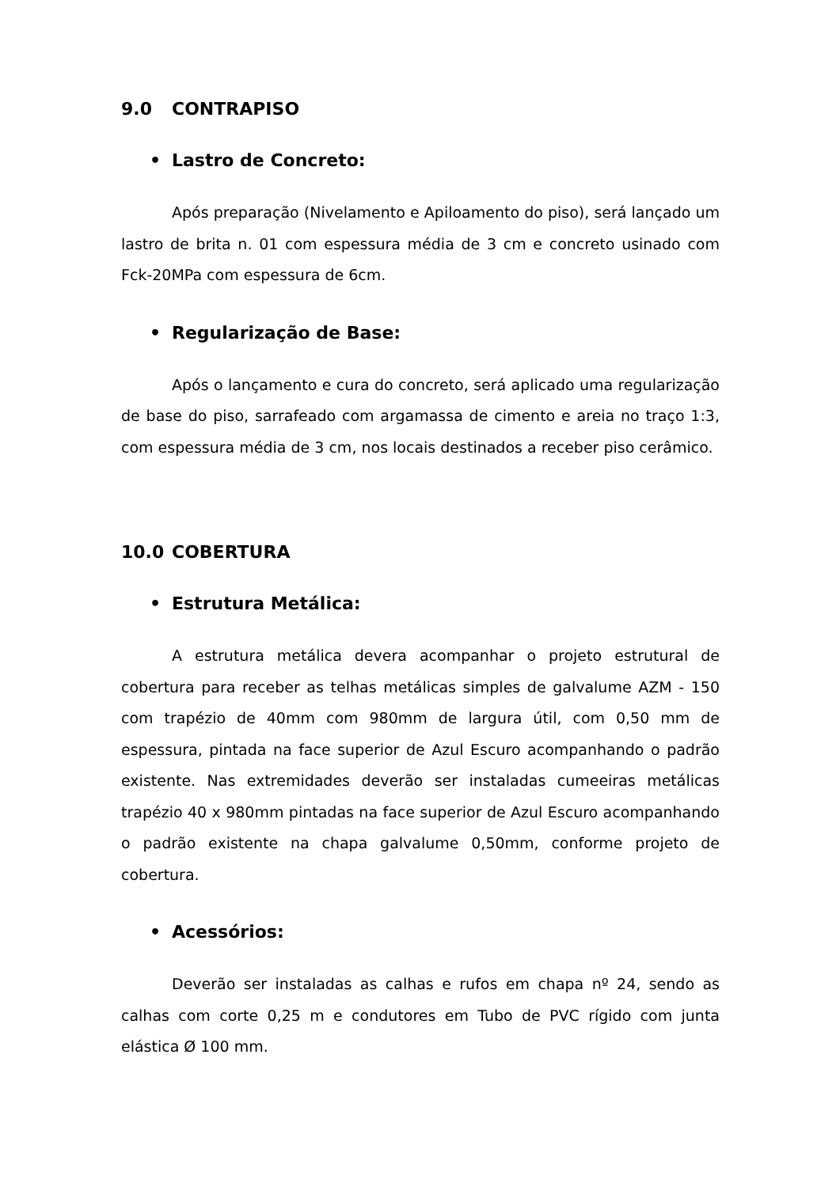9.0 CONTRAPISO
• Lastro de Concreto:
Após preparação (Nivelamento e Apiloamento do piso), será lançado um lastro de brita n. 01 com espessura média de 3 cm e concreto usinado com Fck-20MPa com espessura de 6cm.
• Regularização de Base:
Após o lançamento e cura do concreto, será aplicado uma regularização de base do piso, sarrafeado com argamassa de cimento e areia no traço 1:3, com espessura média de 3 cm, nos locais destinados a receber piso cerâmico.
10.0 COBERTURA
• Estrutura Metálica:
A estrutura metálica devera acompanhar o projeto estrutural de cobertura para receber as telhas metálicas simples de galvalume AZM - 150 com trapézio de 40mm com 980mm de largura útil, com 0,50 mm de espessura, pintada na face superior de Azul Escuro acompanhando o padrão existente. Nas extremidades deverão ser instaladas cumeeiras metálicas trapézio 40 x 980mm pintadas na face superior de Azul Escuro acompanhando o padrão existente na chapa galvalume 0,50mm, conforme projeto de cobertura.
• Acessórios:
Deverão ser instaladas as calhas e rufos em chapa nº 24, sendo as calhas com corte 0,25 m e condutores em Tubo de PVC rígido com junta elástica Ø 100 mm.